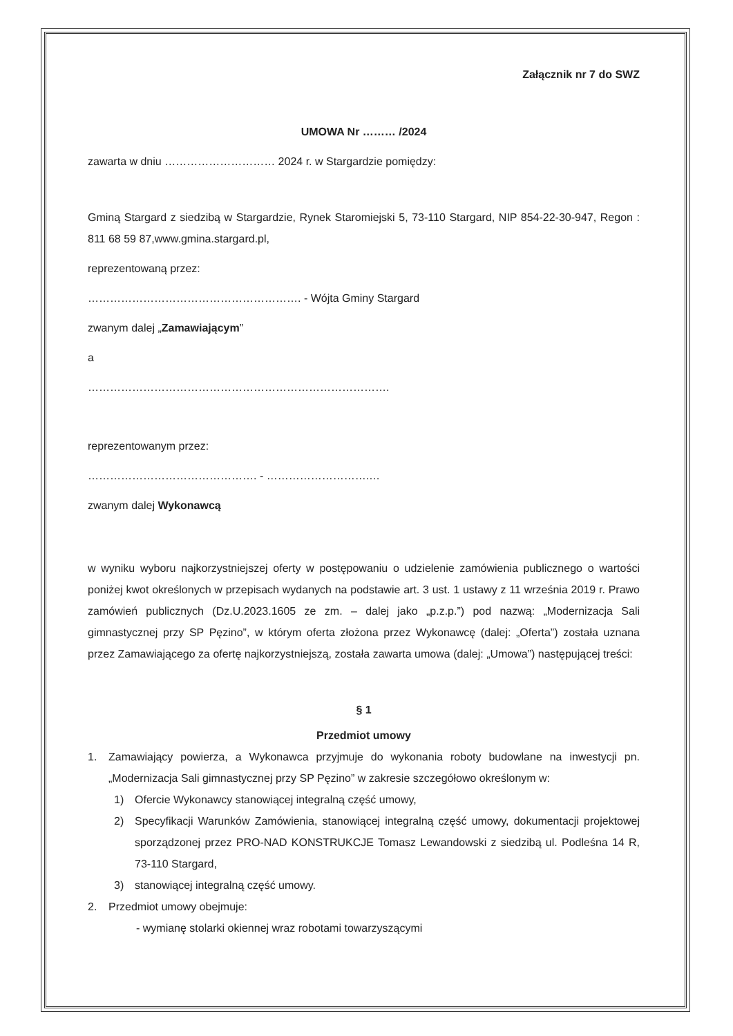Załącznik nr 7 do SWZ
UMOWA Nr ……… /2024
zawarta w dniu ………………………… 2024 r. w Stargardzie pomiędzy:
Gminą Stargard z siedzibą w Stargardzie, Rynek Staromiejski 5, 73-110 Stargard, NIP 854-22-30-947, Regon : 811 68 59 87,www.gmina.stargard.pl,
reprezentowaną przez:
…………………………………………………. - Wójta Gminy Stargard
zwanym dalej „Zamawiającym”
a
……………………………………………………………………….
reprezentowanym przez:
………………………………………. - ……………………….…
zwanym dalej Wykonawcą
w wyniku wyboru najkorzystniejszej oferty w postępowaniu o udzielenie zamówienia publicznego o wartości poniżej kwot określonych w przepisach wydanych na podstawie art. 3 ust. 1 ustawy z 11 września 2019 r. Prawo zamówień publicznych (Dz.U.2023.1605 ze zm. – dalej jako „p.z.p.”) pod nazwą: „Modernizacja Sali gimnastycznej przy SP Pęzino”, w którym oferta złożona przez Wykonawcę (dalej: „Oferta”) została uznana przez Zamawiającego za ofertę najkorzystniejszą, została zawarta umowa (dalej: „Umowa”) następującej treści:
§ 1
Przedmiot umowy
1. Zamawiający powierza, a Wykonawca przyjmuje do wykonania roboty budowlane na inwestycji pn. „Modernizacja Sali gimnastycznej przy SP Pęzino” w zakresie szczegółowo określonym w:
1) Ofercie Wykonawcy stanowiącej integralną część umowy,
2) Specyfikacji Warunków Zamówienia, stanowiącej integralną część umowy, dokumentacji projektowej sporządzonej przez PRO-NAD KONSTRUKCJE Tomasz Lewandowski z siedzibą ul. Podleśna 14 R, 73-110 Stargard,
3) stanowiącej integralną część umowy.
2. Przedmiot umowy obejmuje:
- wymianę stolarki okiennej wraz robotami towarzyszącymi